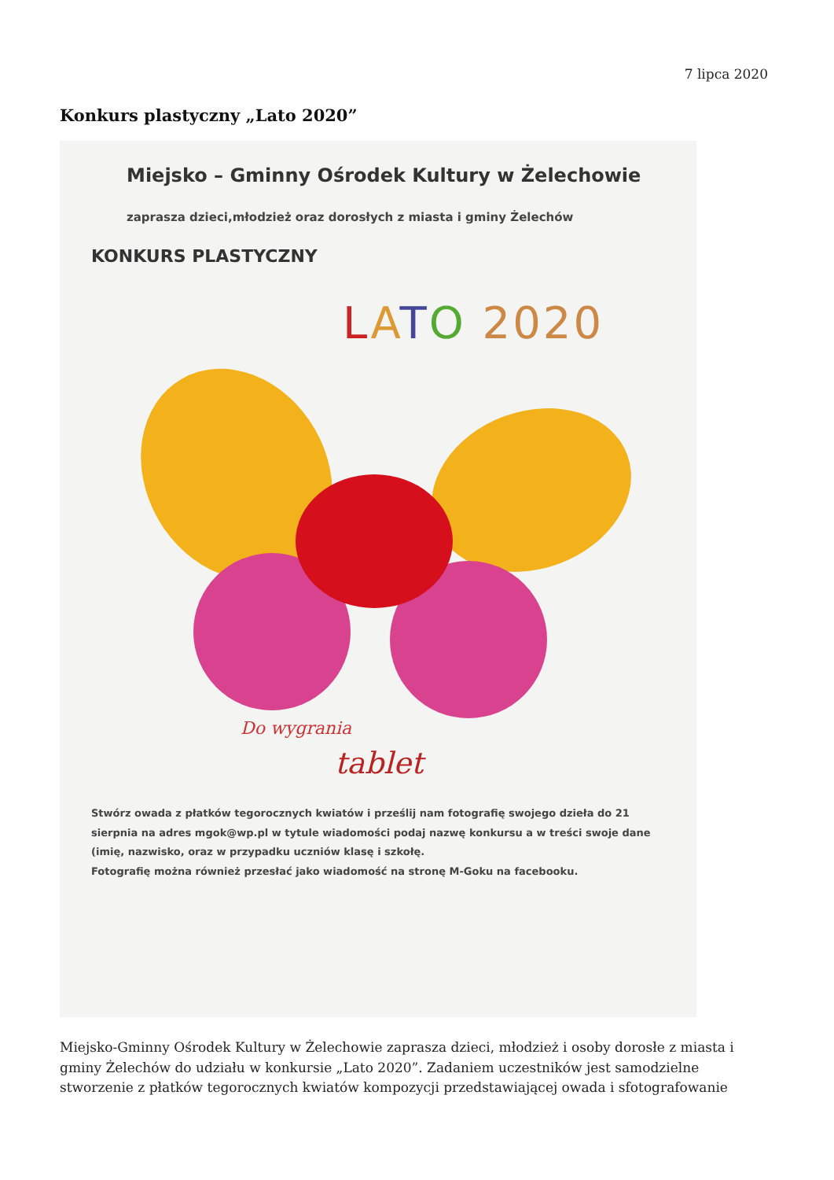7 lipca 2020
Konkurs plastyczny „Lato 2020”
Miejsko – Gminny Ośrodek Kultury w Żelechowie
zaprasza dzieci,młodzież oraz dorosłych z miasta i gminy Żelechów
KONKURS PLASTYCZNY
LATO 2020
Do wygrania
tablet
Stwórz owada z płatków tegorocznych kwiatów i prześlij nam fotografię swojego dzieła do 21 sierpnia na adres mgok@wp.pl w tytule wiadomości podaj nazwę konkursu a w treści swoje dane (imię, nazwisko, oraz w przypadku uczniów klasę i szkołę.
Fotografię można również przesłać jako wiadomość na stronę M-Goku na facebooku.
Miejsko-Gminny Ośrodek Kultury w Żelechowie zaprasza dzieci, młodzież i osoby dorosłe z miasta i gminy Żelechów do udziału w konkursie „Lato 2020”. Zadaniem uczestników jest samodzielne stworzenie z płatków tegorocznych kwiatów kompozycji przedstawiającej owada i sfotografowanie